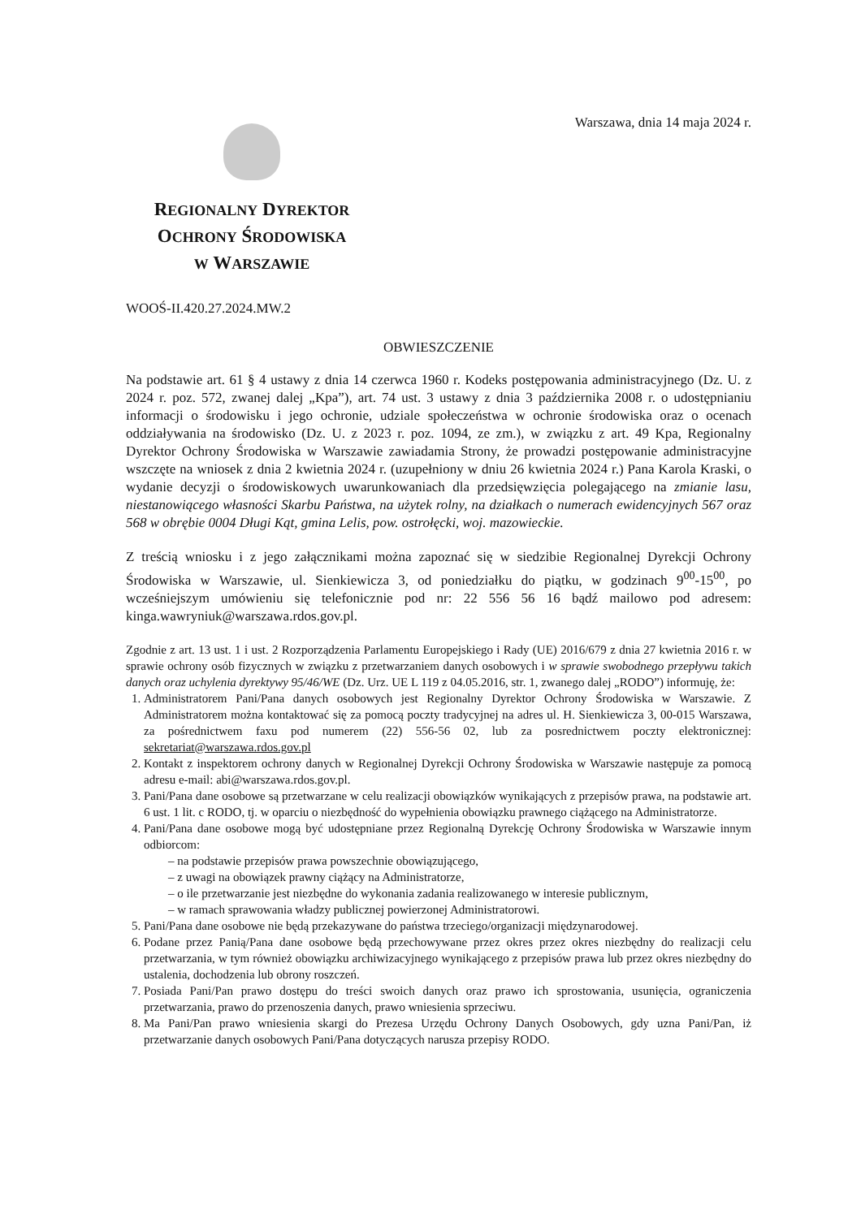Warszawa, dnia 14 maja 2024 r.
REGIONALNY DYREKTOR
OCHRONY ŚRODOWISKA
W WARSZAWIE
WOOŚ-II.420.27.2024.MW.2
OBWIESZCZENIE
Na podstawie art. 61 § 4 ustawy z dnia 14 czerwca 1960 r. Kodeks postępowania administracyjnego (Dz. U. z 2024 r. poz. 572, zwanej dalej „Kpa”), art. 74 ust. 3 ustawy z dnia 3 października 2008 r. o udostępnianiu informacji o środowisku i jego ochronie, udziale społeczeństwa w ochronie środowiska oraz o ocenach oddziaływania na środowisko (Dz. U. z 2023 r. poz. 1094, ze zm.), w związku z art. 49 Kpa, Regionalny Dyrektor Ochrony Środowiska w Warszawie zawiadamia Strony, że prowadzi postępowanie administracyjne wszczęte na wniosek z dnia 2 kwietnia 2024 r. (uzupełniony w dniu 26 kwietnia 2024 r.) Pana Karola Kraski, o wydanie decyzji o środowiskowych uwarunkowaniach dla przedsięwzięcia polegającego na zmianie lasu, niestanowiącego własności Skarbu Państwa, na użytek rolny, na działkach o numerach ewidencyjnych 567 oraz 568 w obrębie 0004 Długi Kąt, gmina Lelis, pow. ostrołęcki, woj. mazowieckie.
Z treścią wniosku i z jego załącznikami można zapoznać się w siedzibie Regionalnej Dyrekcji Ochrony Środowiska w Warszawie, ul. Sienkiewicza 3, od poniedziałku do piątku, w godzinach 9<sup>00</sup>-15<sup>00</sup>, po wcześniejszym umówieniu się telefonicznie pod nr: 22 556 56 16 bądź mailowo pod adresem: kinga.wawryniuk@warszawa.rdos.gov.pl.
Zgodnie z art. 13 ust. 1 i ust. 2 Rozporządzenia Parlamentu Europejskiego i Rady (UE) 2016/679 z dnia 27 kwietnia 2016 r. w sprawie ochrony osób fizycznych w związku z przetwarzaniem danych osobowych i w sprawie swobodnego przepływu takich danych oraz uchylenia dyrektywy 95/46/WE (Dz. Urz. UE L 119 z 04.05.2016, str. 1, zwanego dalej „RODO”) informuję, że:
1. Administratorem Pani/Pana danych osobowych jest Regionalny Dyrektor Ochrony Środowiska w Warszawie. Z Administratorem można kontaktować się za pomocą poczty tradycyjnej na adres ul. H. Sienkiewicza 3, 00-015 Warszawa, za pośrednictwem faxu pod numerem (22) 556-56 02, lub za posrednictwem poczty elektronicznej: sekretariat@warszawa.rdos.gov.pl
2. Kontakt z inspektorem ochrony danych w Regionalnej Dyrekcji Ochrony Środowiska w Warszawie następuje za pomocą adresu e-mail: abi@warszawa.rdos.gov.pl.
3. Pani/Pana dane osobowe są przetwarzane w celu realizacji obowiązków wynikających z przepisów prawa, na podstawie art. 6 ust. 1 lit. c RODO, tj. w oparciu o niezbędność do wypełnienia obowiązku prawnego ciążącego na Administratorze.
4. Pani/Pana dane osobowe mogą być udostępniane przez Regionalną Dyrekcję Ochrony Środowiska w Warszawie innym odbiorcom:
– na podstawie przepisów prawa powszechnie obowiązującego,
– z uwagi na obowiązek prawny ciążący na Administratorze,
– o ile przetwarzanie jest niezbędne do wykonania zadania realizowanego w interesie publicznym,
– w ramach sprawowania władzy publicznej powierzonej Administratorowi.
5. Pani/Pana dane osobowe nie będą przekazywane do państwa trzeciego/organizacji międzynarodowej.
6. Podane przez Panią/Pana dane osobowe będą przechowywane przez okres przez okres niezbędny do realizacji celu przetwarzania, w tym również obowiązku archiwizacyjnego wynikającego z przepisów prawa lub przez okres niezbędny do ustalenia, dochodzenia lub obrony roszczeń.
7. Posiada Pani/Pan prawo dostępu do treści swoich danych oraz prawo ich sprostowania, usunięcia, ograniczenia przetwarzania, prawo do przenoszenia danych, prawo wniesienia sprzeciwu.
8. Ma Pani/Pan prawo wniesienia skargi do Prezesa Urzędu Ochrony Danych Osobowych, gdy uzna Pani/Pan, iż przetwarzanie danych osobowych Pani/Pana dotyczących narusza przepisy RODO.